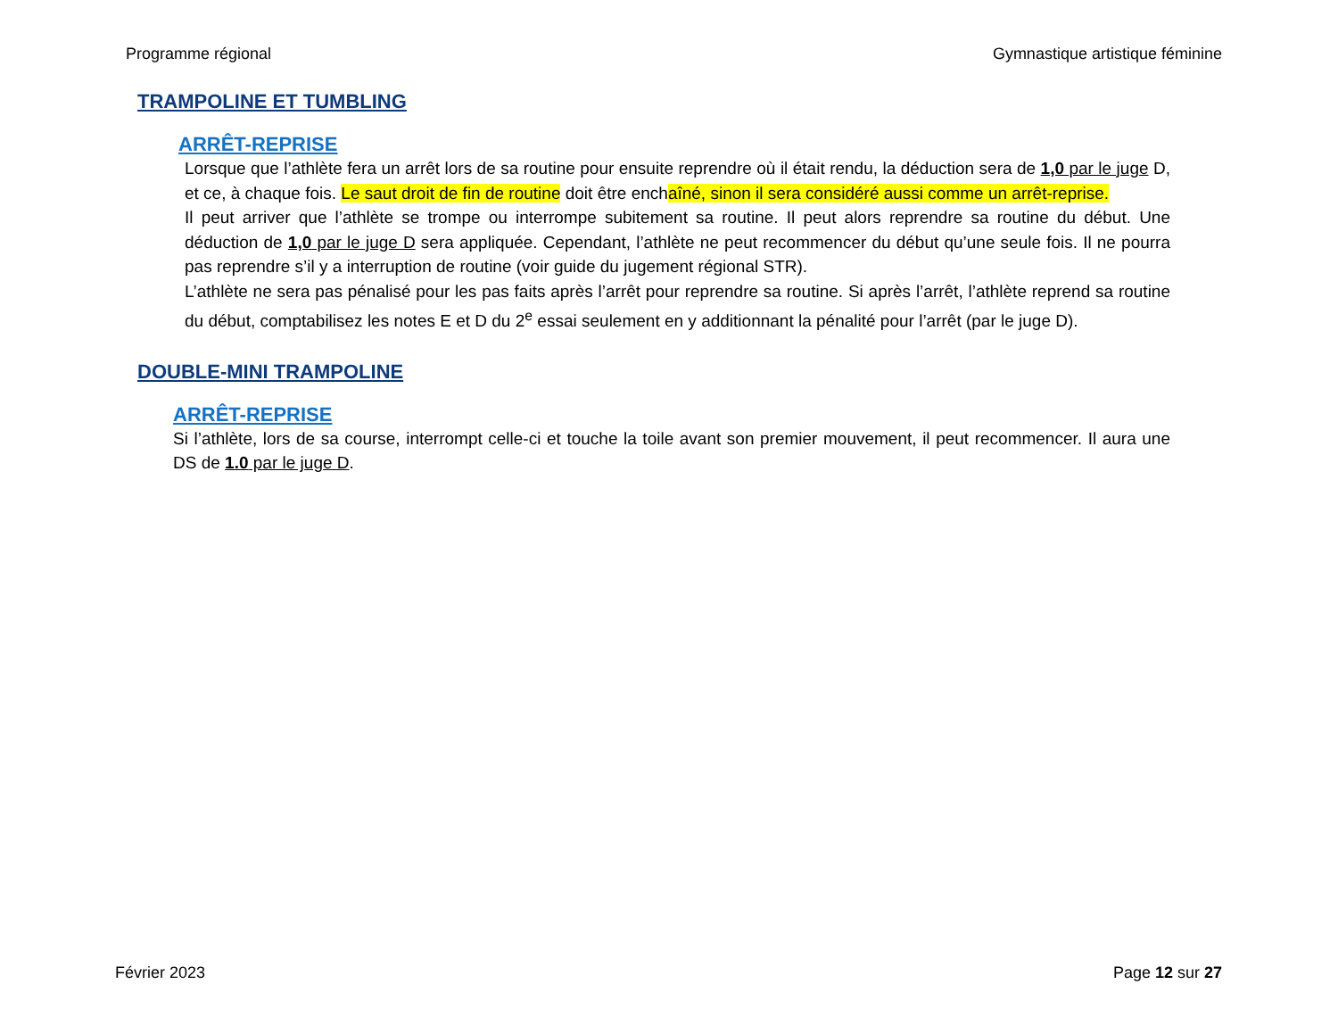Programme régional Gymnastique artistique féminine
TRAMPOLINE ET TUMBLING
ARRÊT-REPRISE
Lorsque que l’athlète fera un arrêt lors de sa routine pour ensuite reprendre où il était rendu, la déduction sera de 1,0 par le juge D, et ce, à chaque fois. Le saut droit de fin de routine doit être enchaîné, sinon il sera considéré aussi comme un arrêt-reprise.
Il peut arriver que l’athlète se trompe ou interrompe subitement sa routine. Il peut alors reprendre sa routine du début. Une déduction de 1,0 par le juge D sera appliquée. Cependant, l’athlète ne peut recommencer du début qu’une seule fois. Il ne pourra pas reprendre s’il y a interruption de routine (voir guide du jugement régional STR).
L’athlète ne sera pas pénalisé pour les pas faits après l’arrêt pour reprendre sa routine. Si après l’arrêt, l’athlète reprend sa routine du début, comptabilisez les notes E et D du 2<sup>e</sup> essai seulement en y additionnant la pénalité pour l’arrêt (par le juge D).
DOUBLE-MINI TRAMPOLINE
ARRÊT-REPRISE
Si l’athlète, lors de sa course, interrompt celle-ci et touche la toile avant son premier mouvement, il peut recommencer. Il aura une DS de 1.0 par le juge D.
Février 2023 Page 12 sur 27